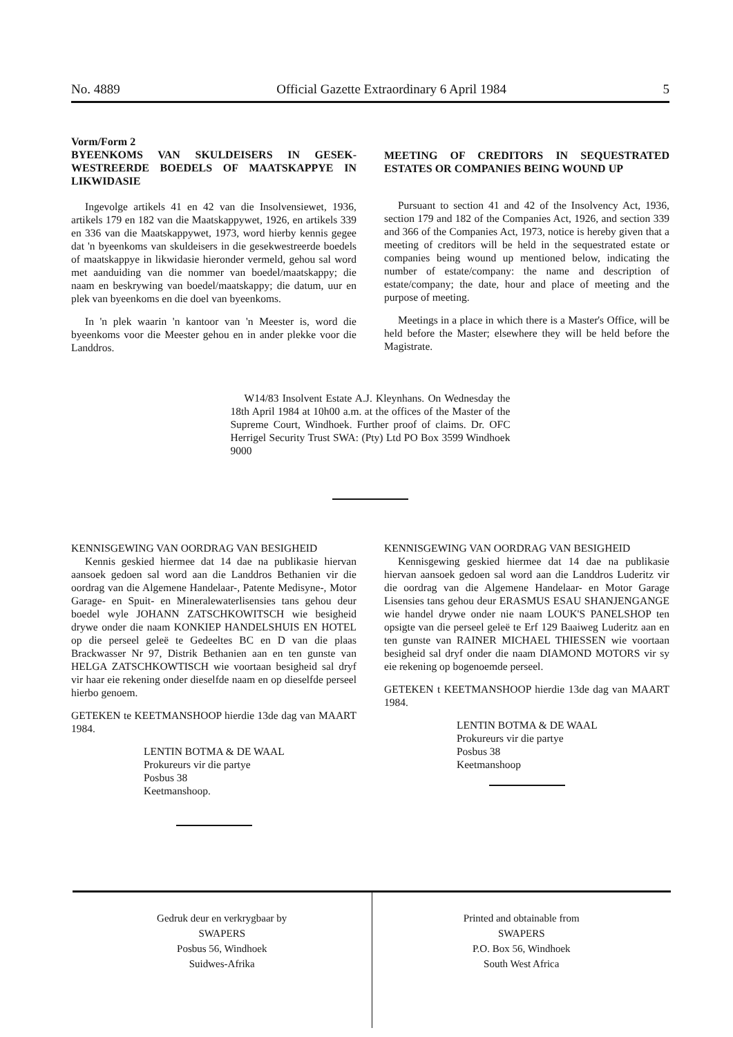No. 4889 Official Gazette Extraordinary 6 April 1984 5
Vorm/Form 2
BYEENKOMS VAN SKULDEISERS IN GESEK-WESTREERDE BOEDELS OF MAATSKAPPYE IN LIKWIDASIE
Ingevolge artikels 41 en 42 van die Insolvensiewet, 1936, artikels 179 en 182 van die Maatskappywet, 1926, en artikels 339 en 336 van die Maatskappywet, 1973, word hierby kennis gegee dat 'n byeenkoms van skuldeisers in die gesekwestreerde boedels of maatskappye in likwidasie hieronder vermeld, gehou sal word met aanduiding van die nommer van boedel/maatskappy; die naam en beskrywing van boedel/maatskappy; die datum, uur en plek van byeenkoms en die doel van byeenkoms.
In 'n plek waarin 'n kantoor van 'n Meester is, word die byeenkoms voor die Meester gehou en in ander plekke voor die Landdros.
MEETING OF CREDITORS IN SEQUESTRATED ESTATES OR COMPANIES BEING WOUND UP
Pursuant to section 41 and 42 of the Insolvency Act, 1936, section 179 and 182 of the Companies Act, 1926, and section 339 and 366 of the Companies Act, 1973, notice is hereby given that a meeting of creditors will be held in the sequestrated estate or companies being wound up mentioned below, indicating the number of estate/company: the name and description of estate/company; the date, hour and place of meeting and the purpose of meeting.
Meetings in a place in which there is a Master's Office, will be held before the Master; elsewhere they will be held before the Magistrate.
W14/83 Insolvent Estate A.J. Kleynhans. On Wednesday the 18th April 1984 at 10h00 a.m. at the offices of the Master of the Supreme Court, Windhoek. Further proof of claims. Dr. OFC Herrigel Security Trust SWA: (Pty) Ltd PO Box 3599 Windhoek 9000
KENNISGEWING VAN OORDRAG VAN BESIGHEID
Kennis geskied hiermee dat 14 dae na publikasie hiervan aansoek gedoen sal word aan die Landdros Bethanien vir die oordrag van die Algemene Handelaar-, Patente Medisyne-, Motor Garage- en Spuit- en Mineralewaterlisensies tans gehou deur boedel wyle JOHANN ZATSCHKOWITSCH wie besigheid drywe onder die naam KONKIEP HANDELSHUIS EN HOTEL op die perseel geleë te Gedeeltes BC en D van die plaas Brackwasser Nr 97, Distrik Bethanien aan en ten gunste van HELGA ZATSCHKOWTISCH wie voortaan besigheid sal dryf vir haar eie rekening onder dieselfde naam en op dieselfde perseel hierbo genoem.
GETEKEN te KEETMANSHOOP hierdie 13de dag van MAART 1984.
LENTIN BOTMA & DE WAAL
Prokureurs vir die partye
Posbus 38
Keetmanshoop.
KENNISGEWING VAN OORDRAG VAN BESIGHEID
Kennisgewing geskied hiermee dat 14 dae na publikasie hiervan aansoek gedoen sal word aan die Landdros Luderitz vir die oordrag van die Algemene Handelaar- en Motor Garage Lisensies tans gehou deur ERASMUS ESAU SHANJENGANGE wie handel drywe onder nie naam LOUK'S PANELSHOP ten opsigte van die perseel geleë te Erf 129 Baaiweg Luderitz aan en ten gunste van RAINER MICHAEL THIESSEN wie voortaan besigheid sal dryf onder die naam DIAMOND MOTORS vir sy eie rekening op bogenoemde perseel.
GETEKEN t KEETMANSHOOP hierdie 13de dag van MAART 1984.
LENTIN BOTMA & DE WAAL
Prokureurs vir die partye
Posbus 38
Keetmanshoop
Gedruk deur en verkrygbaar by
SWAPERS
Posbus 56, Windhoek
Suidwes-Afrika
Printed and obtainable from
SWAPERS
P.O. Box 56, Windhoek
South West Africa